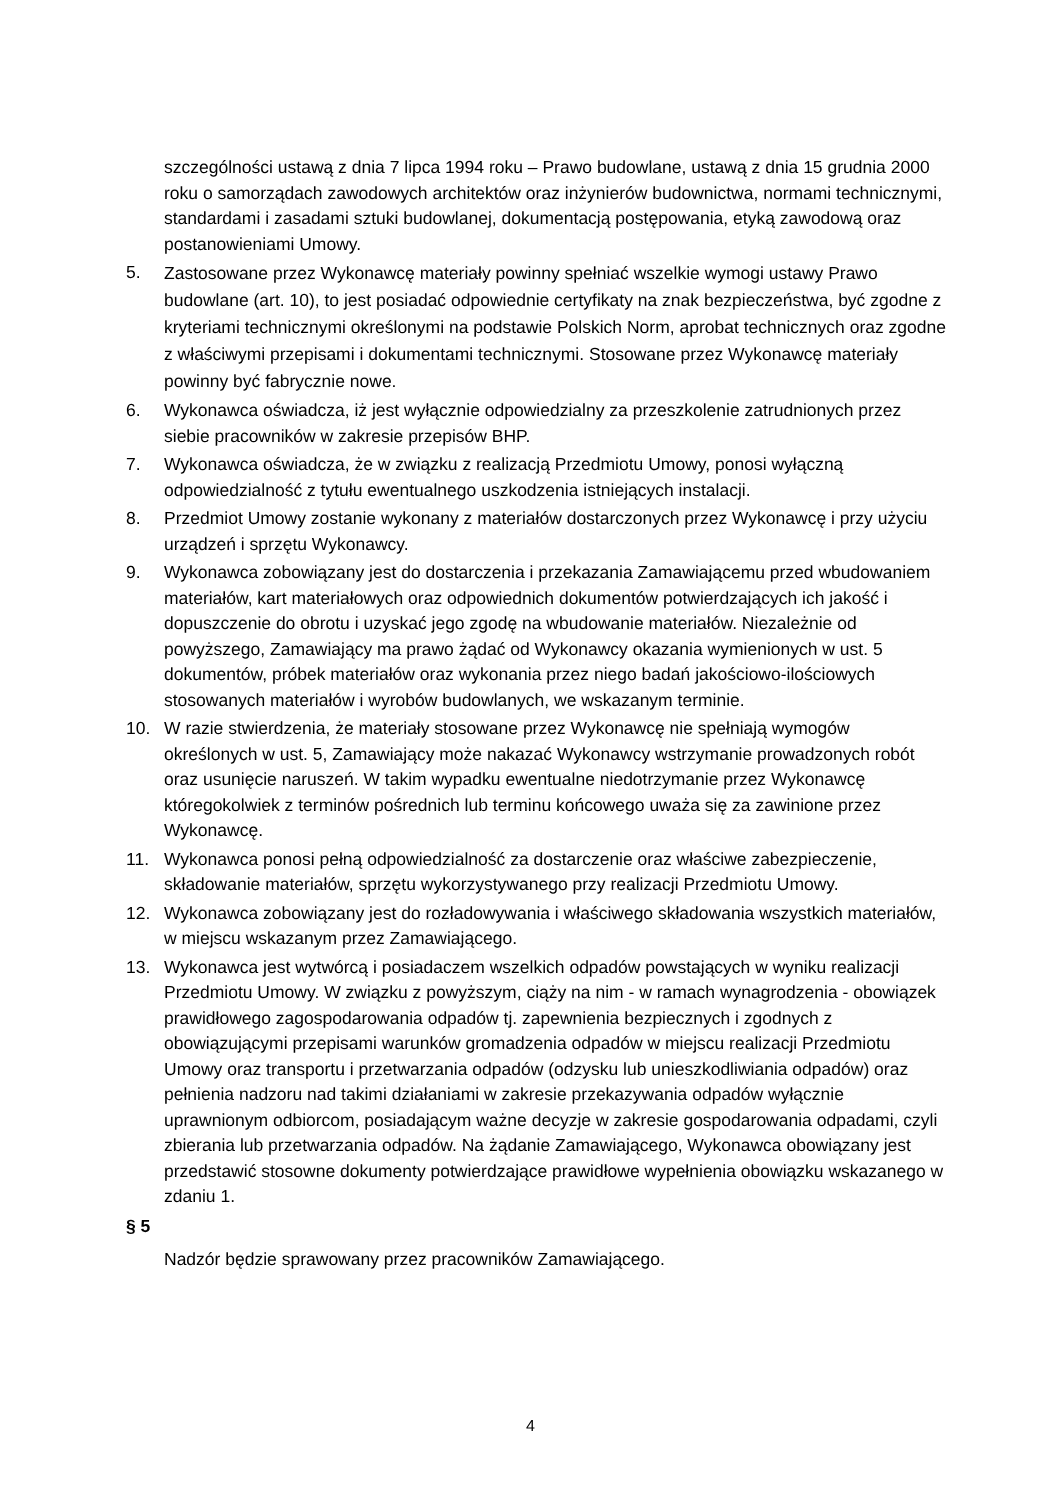szczególności ustawą z dnia 7 lipca 1994 roku – Prawo budowlane, ustawą z dnia 15 grudnia 2000 roku o samorządach zawodowych architektów oraz inżynierów budownictwa, normami technicznymi, standardami i zasadami sztuki budowlanej, dokumentacją postępowania, etyką zawodową oraz postanowieniami Umowy.
5. Zastosowane przez Wykonawcę materiały powinny spełniać wszelkie wymogi ustawy Prawo budowlane (art. 10), to jest posiadać odpowiednie certyfikaty na znak bezpieczeństwa, być zgodne z kryteriami technicznymi określonymi na podstawie Polskich Norm, aprobat technicznych oraz zgodne z właściwymi przepisami i dokumentami technicznymi. Stosowane przez Wykonawcę materiały powinny być fabrycznie nowe.
6. Wykonawca oświadcza, iż jest wyłącznie odpowiedzialny za przeszkolenie zatrudnionych przez siebie pracowników w zakresie przepisów BHP.
7. Wykonawca oświadcza, że w związku z realizacją Przedmiotu Umowy, ponosi wyłączną odpowiedzialność z tytułu ewentualnego uszkodzenia istniejących instalacji.
8. Przedmiot Umowy zostanie wykonany z materiałów dostarczonych przez Wykonawcę i przy użyciu urządzeń i sprzętu Wykonawcy.
9. Wykonawca zobowiązany jest do dostarczenia i przekazania Zamawiającemu przed wbudowaniem materiałów, kart materiałowych oraz odpowiednich dokumentów potwierdzających ich jakość i dopuszczenie do obrotu i uzyskać jego zgodę na wbudowanie materiałów. Niezależnie od powyższego, Zamawiający ma prawo żądać od Wykonawcy okazania wymienionych w ust. 5 dokumentów, próbek materiałów oraz wykonania przez niego badań jakościowo-ilościowych stosowanych materiałów i wyrobów budowlanych, we wskazanym terminie.
10. W razie stwierdzenia, że materiały stosowane przez Wykonawcę nie spełniają wymogów określonych w ust. 5, Zamawiający może nakazać Wykonawcy wstrzymanie prowadzonych robót oraz usunięcie naruszeń. W takim wypadku ewentualne niedotrzymanie przez Wykonawcę któregokolwiek z terminów pośrednich lub terminu końcowego uważa się za zawinione przez Wykonawcę.
11. Wykonawca ponosi pełną odpowiedzialność za dostarczenie oraz właściwe zabezpieczenie, składowanie materiałów, sprzętu wykorzystywanego przy realizacji Przedmiotu Umowy.
12. Wykonawca zobowiązany jest do rozładowywania i właściwego składowania wszystkich materiałów, w miejscu wskazanym przez Zamawiającego.
13. Wykonawca jest wytwórcą i posiadaczem wszelkich odpadów powstających w wyniku realizacji Przedmiotu Umowy. W związku z powyższym, ciąży na nim - w ramach wynagrodzenia - obowiązek prawidłowego zagospodarowania odpadów tj. zapewnienia bezpiecznych i zgodnych z obowiązującymi przepisami warunków gromadzenia odpadów w miejscu realizacji Przedmiotu Umowy oraz transportu i przetwarzania odpadów (odzysku lub unieszkodliwiania odpadów) oraz pełnienia nadzoru nad takimi działaniami w zakresie przekazywania odpadów wyłącznie uprawnionym odbiorcom, posiadającym ważne decyzje w zakresie gospodarowania odpadami, czyli zbierania lub przetwarzania odpadów. Na żądanie Zamawiającego, Wykonawca obowiązany jest przedstawić stosowne dokumenty potwierdzające prawidłowe wypełnienia obowiązku wskazanego w zdaniu 1.
§ 5
Nadzór będzie sprawowany przez pracowników Zamawiającego.
4